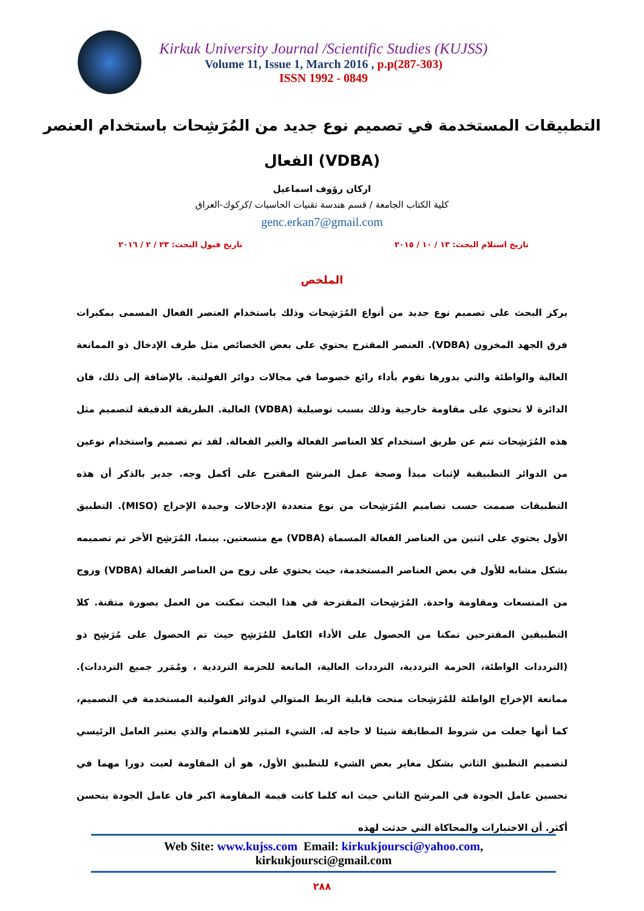Kirkuk University Journal /Scientific Studies (KUJSS)
Volume 11, Issue 1, March 2016 , p.p(287-303)
ISSN 1992 - 0849
التطبيقات المستخدمة في تصميم نوع جديد من المُرَشِحات باستخدام العنصر
الفعال (VDBA)
اركان رؤوف اسماعيل
كلية الكتاب الجامعة / قسم هندسة تقنيات الحاسبات /كركوك-العراق
genc.erkan7@gmail.com
تاريخ استلام البحث: ١٣ / ١٠ / ٢٠١٥ تاريخ قبول البحث: ٢٣ / ٢ / ٢٠١٦
الملخص
يركز البحث على تصميم نوع جديد من أنواع المُرَشِحات وذلك باستخدام العنصر الفعال المسمى بمكبرات فرق الجهد المخزون (VDBA). العنصر المقترح يحتوي على بعض الخصائص مثل طرف الإدخال ذو الممانعة العالية والواطئة والتي بدورها تقوم بأداء رائع خصوصا في مجالات دوائر الفولتية. بالإضافة إلى ذلك، فان الدائرة لا تحتوي على مقاومة خارجية وذلك بسبب توصيلية (VDBA) العالية. الطريقة الدقيقة لتصميم مثل هذه المُرَشِحات تتم عن طريق استخدام كلا العناصر الفعالة والغير الفعالة. لقد تم تصميم واستخدام نوعين من الدوائر التطبيقية لإثبات مبدأ وصحة عمل المرشح المقترح على أكمل وجه. جدير بالذكر أن هذه التطبيقات صممت حسب تصاميم المُرَشِحات من نوع متعددة الإدخالات وحيدة الإخراج (MISO). التطبيق الأول يحتوي على اثنين من العناصر الفعالة المسماة (VDBA) مع متسعتين. بينما، المُرَشِح الأخر تم تصميمه بشكل مشابه للأول في بعض العناصر المستخدمة، حيث يحتوي على زوج من العناصر الفعالة (VDBA) وزوج من المتسعات ومقاومة واحدة. المُرَشِحات المقترحة في هذا البحث تمكنت من العمل بصورة متقنة. كلا التطبيقين المقترحين تمكنا من الحصول على الأداء الكامل للمُرَشِح حيث تم الحصول على مُرَشِح ذو (الترددات الواطئة، الحزمة الترددية، الترددات العالية، المانعة للحزمة الترددية ، ومُمَرر جميع الترددات). ممانعة الإخراج الواطئة للمُرَشِحات منحت قابلية الربط المتوالي لدوائر الفولتية المستخدمة في التصميم، كما أنها جعلت من شروط المطابقة شيئا لا حاجة له. الشيء المثير للاهتمام والذي يعتبر العامل الرئيسي لتصميم التطبيق الثاني بشكل مغاير بعض الشيء للتطبيق الأول، هو أن المقاومة لعبت دورا مهما في تحسين عامل الجودة في المرشح الثاني حيث انه كلما كانت قيمة المقاومة اكبر فان عامل الجودة يتحسن أكثر. أن الاختبارات والمحاكاة التي حدثت لهذه
Web Site: www.kujss.com Email: kirkukjoursci@yahoo.com,
kirkukjoursci@gmail.com
٢٨٨